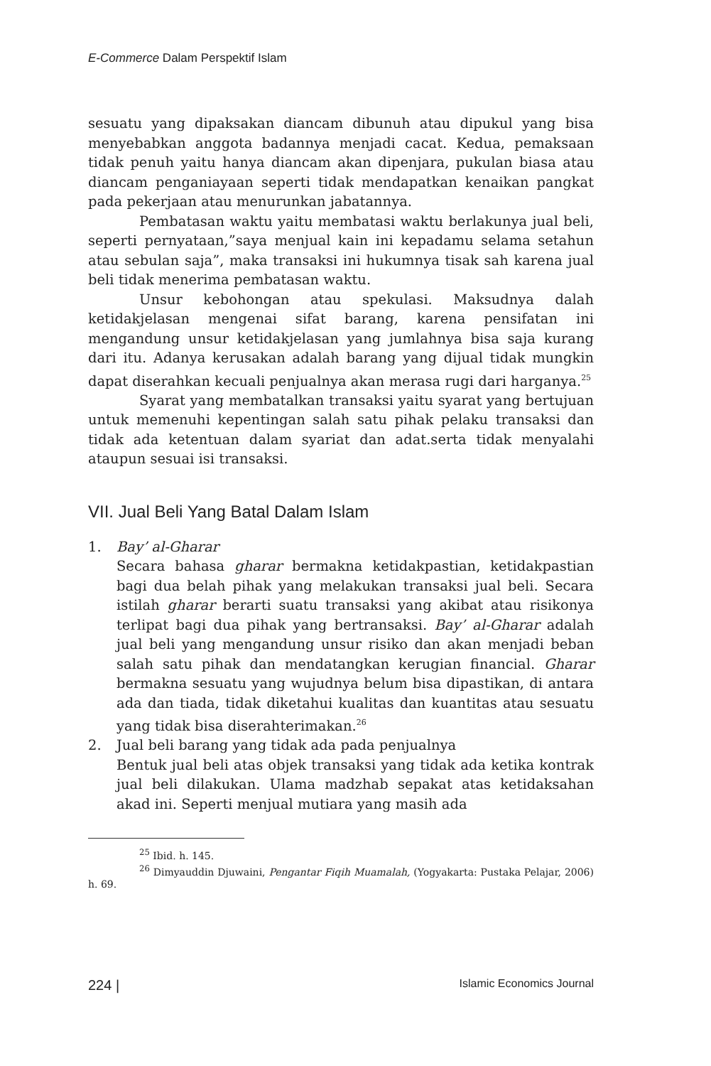E-Commerce Dalam Perspektif Islam
sesuatu yang dipaksakan diancam dibunuh atau dipukul yang bisa menyebabkan anggota badannya menjadi cacat. Kedua, pemaksaan tidak penuh yaitu hanya diancam akan dipenjara, pukulan biasa atau diancam penganiayaan seperti tidak mendapatkan kenaikan pangkat pada pekerjaan atau menurunkan jabatannya.
Pembatasan waktu yaitu membatasi waktu berlakunya jual beli, seperti pernyataan,”saya menjual kain ini kepadamu selama setahun atau sebulan saja”, maka transaksi ini hukumnya tisak sah karena jual beli tidak menerima pembatasan waktu.
Unsur kebohongan atau spekulasi. Maksudnya dalah ketidakjelasan mengenai sifat barang, karena pensifatan ini mengandung unsur ketidakjelasan yang jumlahnya bisa saja kurang dari itu. Adanya kerusakan adalah barang yang dijual tidak mungkin dapat diserahkan kecuali penjualnya akan merasa rugi dari harganya.<sup>25</sup>
Syarat yang membatalkan transaksi yaitu syarat yang bertujuan untuk memenuhi kepentingan salah satu pihak pelaku transaksi dan tidak ada ketentuan dalam syariat dan adat.serta tidak menyalahi ataupun sesuai isi transaksi.
VII. Jual Beli Yang Batal Dalam Islam
1. Bay’ al-Gharar
Secara bahasa gharar bermakna ketidakpastian, ketidakpastian bagi dua belah pihak yang melakukan transaksi jual beli. Secara istilah gharar berarti suatu transaksi yang akibat atau risikonya terlipat bagi dua pihak yang bertransaksi. Bay’ al-Gharar adalah jual beli yang mengandung unsur risiko dan akan menjadi beban salah satu pihak dan mendatangkan kerugian financial. Gharar bermakna sesuatu yang wujudnya belum bisa dipastikan, di antara ada dan tiada, tidak diketahui kualitas dan kuantitas atau sesuatu yang tidak bisa diserahterimakan.<sup>26</sup>
2. Jual beli barang yang tidak ada pada penjualnya
Bentuk jual beli atas objek transaksi yang tidak ada ketika kontrak jual beli dilakukan. Ulama madzhab sepakat atas ketidaksahan akad ini. Seperti menjual mutiara yang masih ada
<sup>25</sup> Ibid. h. 145.
<sup>26</sup> Dimyauddin Djuwaini, Pengantar Fiqih Muamalah, (Yogyakarta: Pustaka Pelajar, 2006) h. 69.
224 | Islamic Economics Journal